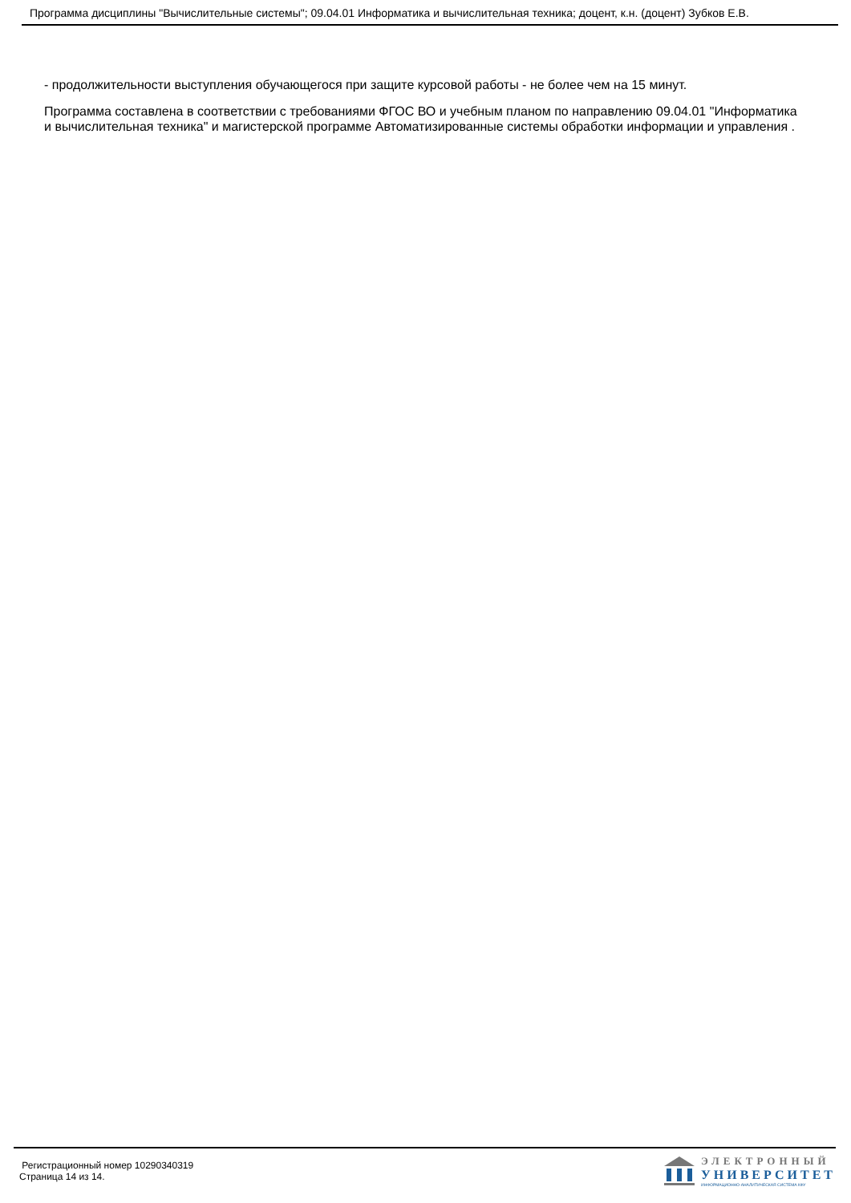Программа дисциплины "Вычислительные системы"; 09.04.01 Информатика и вычислительная техника; доцент, к.н. (доцент) Зубков Е.В.
- продолжительности выступления обучающегося при защите курсовой работы - не более чем на 15 минут.
Программа составлена в соответствии с требованиями ФГОС ВО и учебным планом по направлению 09.04.01 "Информатика и вычислительная техника" и магистерской программе Автоматизированные системы обработки информации и управления .
Регистрационный номер 10290340319
Страница 14 из 14.
ЭЛЕКТРОННЫЙ
УНИВЕРСИТЕТ
ИНФОРМАЦИОННО-АНАЛИТИЧЕСКАЯ СИСТЕМА КФУ